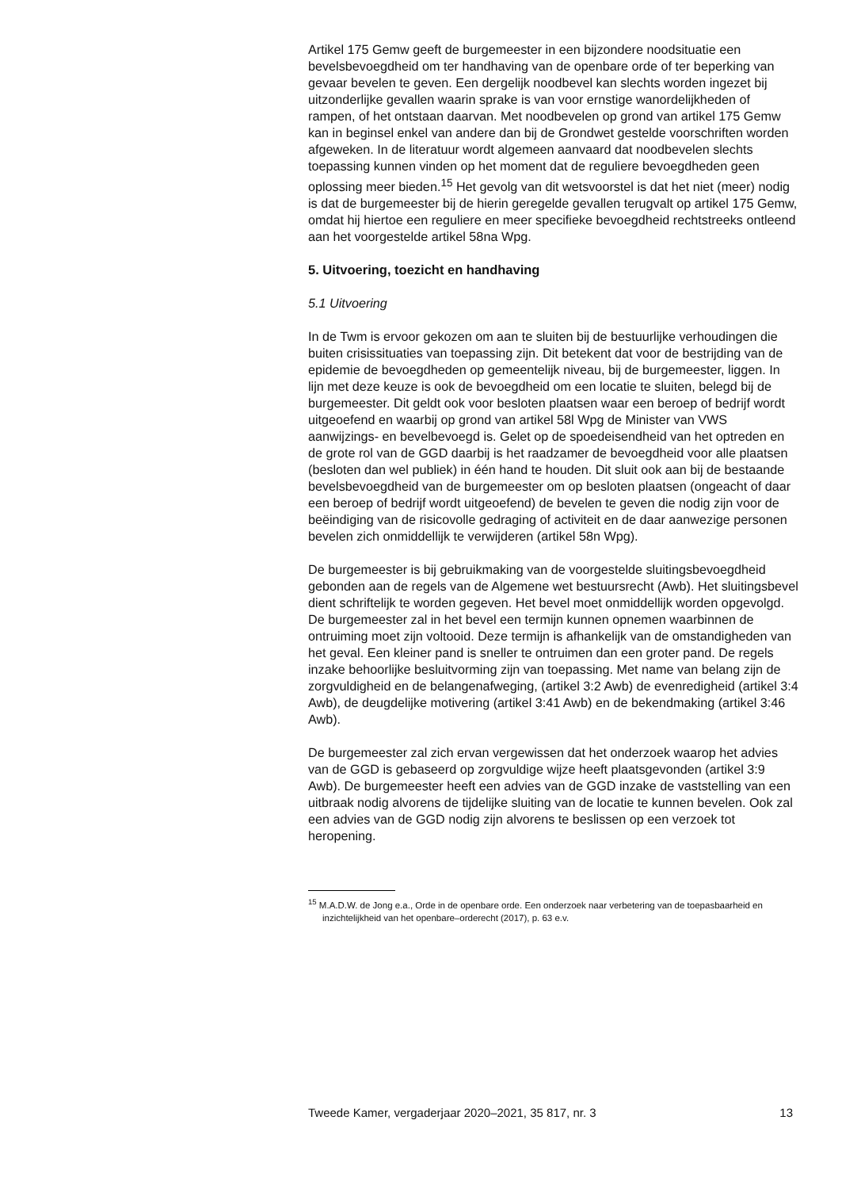Artikel 175 Gemw geeft de burgemeester in een bijzondere noodsituatie een bevelsbevoegdheid om ter handhaving van de openbare orde of ter beperking van gevaar bevelen te geven. Een dergelijk noodbevel kan slechts worden ingezet bij uitzonderlijke gevallen waarin sprake is van voor ernstige wanordelijkheden of rampen, of het ontstaan daarvan. Met noodbevelen op grond van artikel 175 Gemw kan in beginsel enkel van andere dan bij de Grondwet gestelde voorschriften worden afgeweken. In de literatuur wordt algemeen aanvaard dat noodbevelen slechts toepassing kunnen vinden op het moment dat de reguliere bevoegdheden geen oplossing meer bieden.<sup>15</sup> Het gevolg van dit wetsvoorstel is dat het niet (meer) nodig is dat de burgemeester bij de hierin geregelde gevallen terugvalt op artikel 175 Gemw, omdat hij hiertoe een reguliere en meer specifieke bevoegdheid rechtstreeks ontleend aan het voorgestelde artikel 58na Wpg.
5. Uitvoering, toezicht en handhaving
5.1 Uitvoering
In de Twm is ervoor gekozen om aan te sluiten bij de bestuurlijke verhoudingen die buiten crisissituaties van toepassing zijn. Dit betekent dat voor de bestrijding van de epidemie de bevoegdheden op gemeentelijk niveau, bij de burgemeester, liggen. In lijn met deze keuze is ook de bevoegdheid om een locatie te sluiten, belegd bij de burgemeester. Dit geldt ook voor besloten plaatsen waar een beroep of bedrijf wordt uitgeoefend en waarbij op grond van artikel 58l Wpg de Minister van VWS aanwijzings- en bevelbevoegd is. Gelet op de spoedeisendheid van het optreden en de grote rol van de GGD daarbij is het raadzamer de bevoegdheid voor alle plaatsen (besloten dan wel publiek) in één hand te houden. Dit sluit ook aan bij de bestaande bevelsbevoegdheid van de burgemeester om op besloten plaatsen (ongeacht of daar een beroep of bedrijf wordt uitgeoefend) de bevelen te geven die nodig zijn voor de beëindiging van de risicovolle gedraging of activiteit en de daar aanwezige personen bevelen zich onmiddellijk te verwijderen (artikel 58n Wpg).
De burgemeester is bij gebruikmaking van de voorgestelde sluitingsbevoegdheid gebonden aan de regels van de Algemene wet bestuursrecht (Awb). Het sluitingsbevel dient schriftelijk te worden gegeven. Het bevel moet onmiddellijk worden opgevolgd. De burgemeester zal in het bevel een termijn kunnen opnemen waarbinnen de ontruiming moet zijn voltooid. Deze termijn is afhankelijk van de omstandigheden van het geval. Een kleiner pand is sneller te ontruimen dan een groter pand. De regels inzake behoorlijke besluitvorming zijn van toepassing. Met name van belang zijn de zorgvuldigheid en de belangenafweging, (artikel 3:2 Awb) de evenredigheid (artikel 3:4 Awb), de deugdelijke motivering (artikel 3:41 Awb) en de bekendmaking (artikel 3:46 Awb).
De burgemeester zal zich ervan vergewissen dat het onderzoek waarop het advies van de GGD is gebaseerd op zorgvuldige wijze heeft plaatsgevonden (artikel 3:9 Awb). De burgemeester heeft een advies van de GGD inzake de vaststelling van een uitbraak nodig alvorens de tijdelijke sluiting van de locatie te kunnen bevelen. Ook zal een advies van de GGD nodig zijn alvorens te beslissen op een verzoek tot heropening.
<sup>15</sup> M.A.D.W. de Jong e.a., Orde in de openbare orde. Een onderzoek naar verbetering van de toepasbaarheid en inzichtelijkheid van het openbare–orderecht (2017), p. 63 e.v.
Tweede Kamer, vergaderjaar 2020–2021, 35 817, nr. 3 13